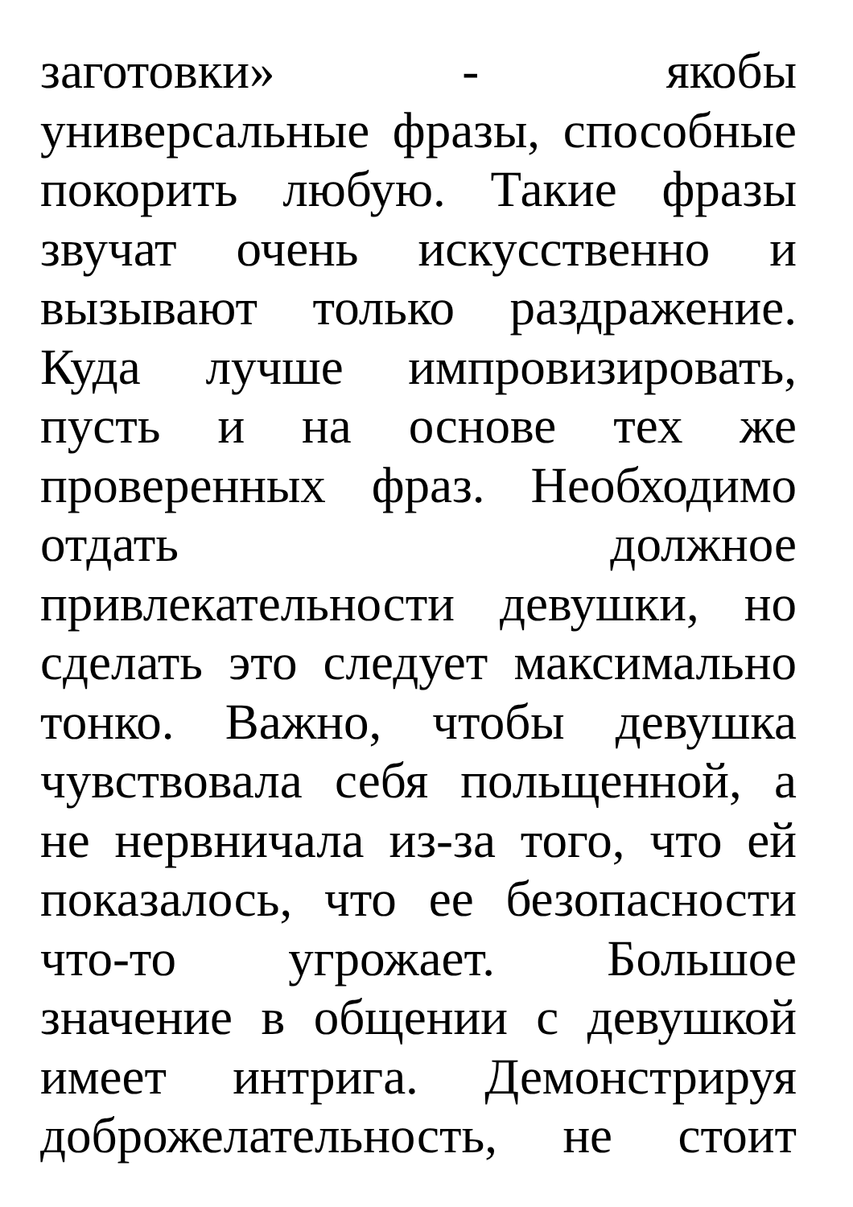заготовки» - якобы
универсальные фразы, способные
покорить любую. Такие фразы
звучат очень искусственно и
вызывают только раздражение.
Куда лучше импровизировать,
пусть и на основе тех же
проверенных фраз. Необходимо
отдать должное
привлекательности девушки, но
сделать это следует максимально
тонко. Важно, чтобы девушка
чувствовала себя польщенной, а
не нервничала из-за того, что ей
показалось, что ее безопасности
что-то угрожает. Большое
значение в общении с девушкой
имеет интрига. Демонстрируя
доброжелательность, не стоит